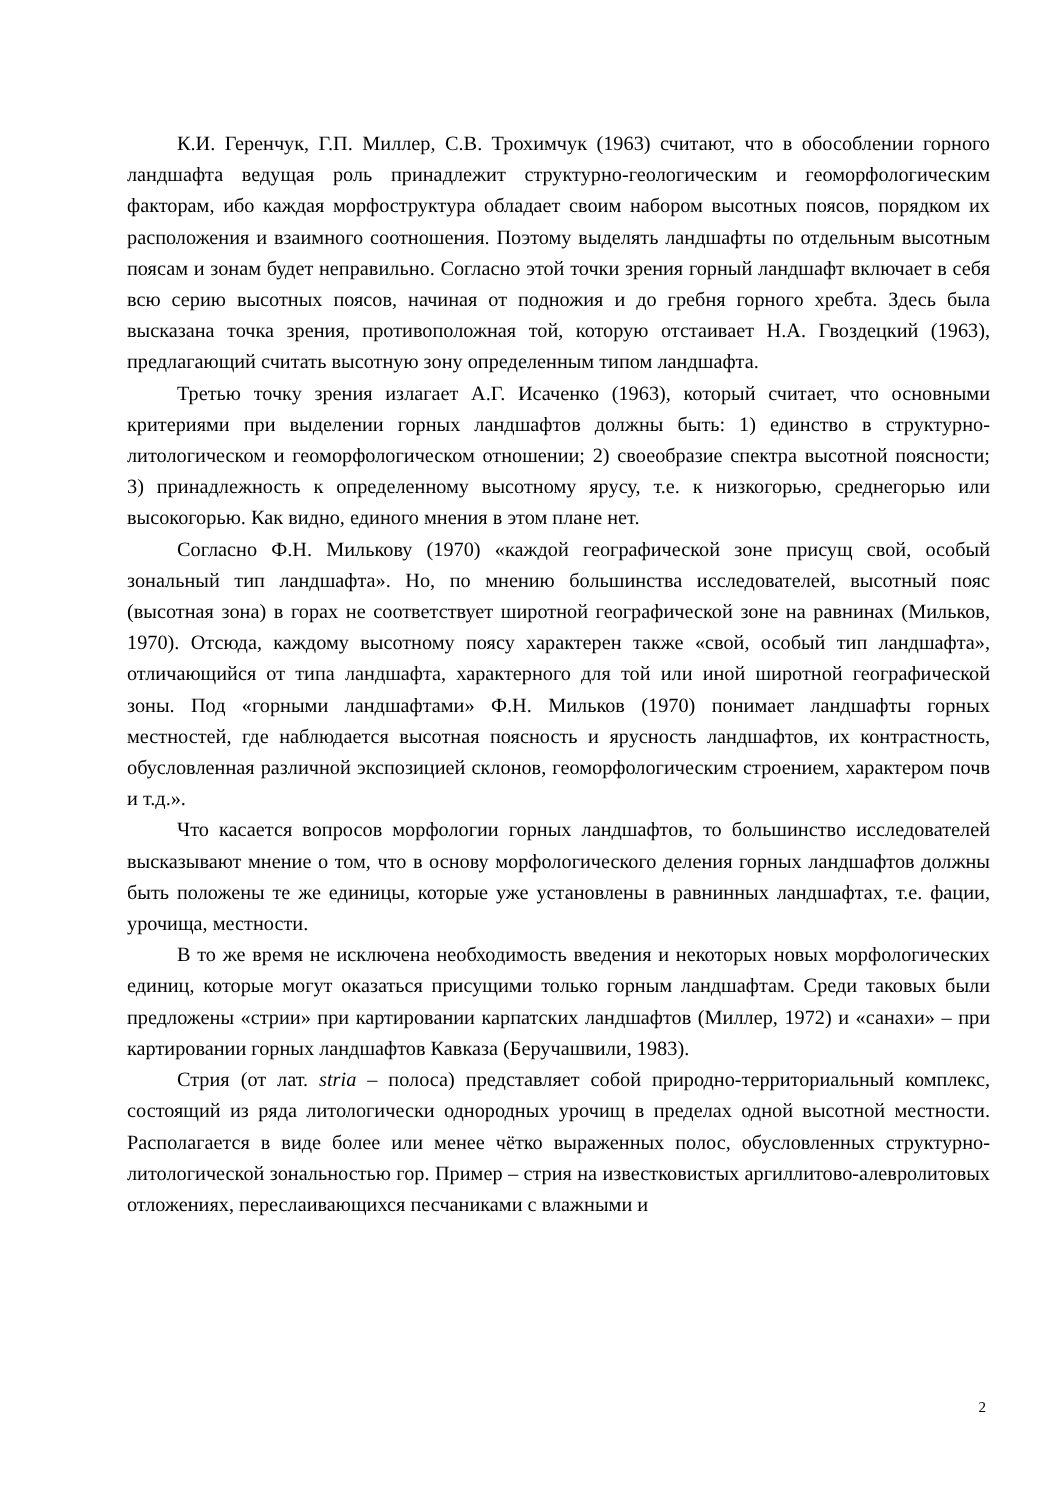К.И. Геренчук, Г.П. Миллер, С.В. Трохимчук (1963) считают, что в обособлении горного ландшафта ведущая роль принадлежит структурно-геологическим и геоморфологическим факторам, ибо каждая морфоструктура обладает своим набором высотных поясов, порядком их расположения и взаимного соотношения. Поэтому выделять ландшафты по отдельным высотным поясам и зонам будет неправильно. Согласно этой точки зрения горный ландшафт включает в себя всю серию высотных поясов, начиная от подножия и до гребня горного хребта. Здесь была высказана точка зрения, противоположная той, которую отстаивает Н.А. Гвоздецкий (1963), предлагающий считать высотную зону определенным типом ландшафта.
Третью точку зрения излагает А.Г. Исаченко (1963), который считает, что основными критериями при выделении горных ландшафтов должны быть: 1) единство в структурно-литологическом и геоморфологическом отношении; 2) своеобразие спектра высотной поясности; 3) принадлежность к определенному высотному ярусу, т.е. к низкогорью, среднегорью или высокогорью. Как видно, единого мнения в этом плане нет.
Согласно Ф.Н. Милькову (1970) «каждой географической зоне присущ свой, особый зональный тип ландшафта». Но, по мнению большинства исследователей, высотный пояс (высотная зона) в горах не соответствует широтной географической зоне на равнинах (Мильков, 1970). Отсюда, каждому высотному поясу характерен также «свой, особый тип ландшафта», отличающийся от типа ландшафта, характерного для той или иной широтной географической зоны. Под «горными ландшафтами» Ф.Н. Мильков (1970) понимает ландшафты горных местностей, где наблюдается высотная поясность и ярусность ландшафтов, их контрастность, обусловленная различной экспозицией склонов, геоморфологическим строением, характером почв и т.д.».
Что касается вопросов морфологии горных ландшафтов, то большинство исследователей высказывают мнение о том, что в основу морфологического деления горных ландшафтов должны быть положены те же единицы, которые уже установлены в равнинных ландшафтах, т.е. фации, урочища, местности.
В то же время не исключена необходимость введения и некоторых новых морфологических единиц, которые могут оказаться присущими только горным ландшафтам. Среди таковых были предложены «стрии» при картировании карпатских ландшафтов (Миллер, 1972) и «санахи» – при картировании горных ландшафтов Кавказа (Беручашвили, 1983).
Стрия (от лат. stria – полоса) представляет собой природно-территориальный комплекс, состоящий из ряда литологически однородных урочищ в пределах одной высотной местности. Располагается в виде более или менее чётко выраженных полос, обусловленных структурно-литологической зональностью гор. Пример – стрия на известковистых аргиллитово-алевролитовых отложениях, переслаивающихся песчаниками с влажными и
2